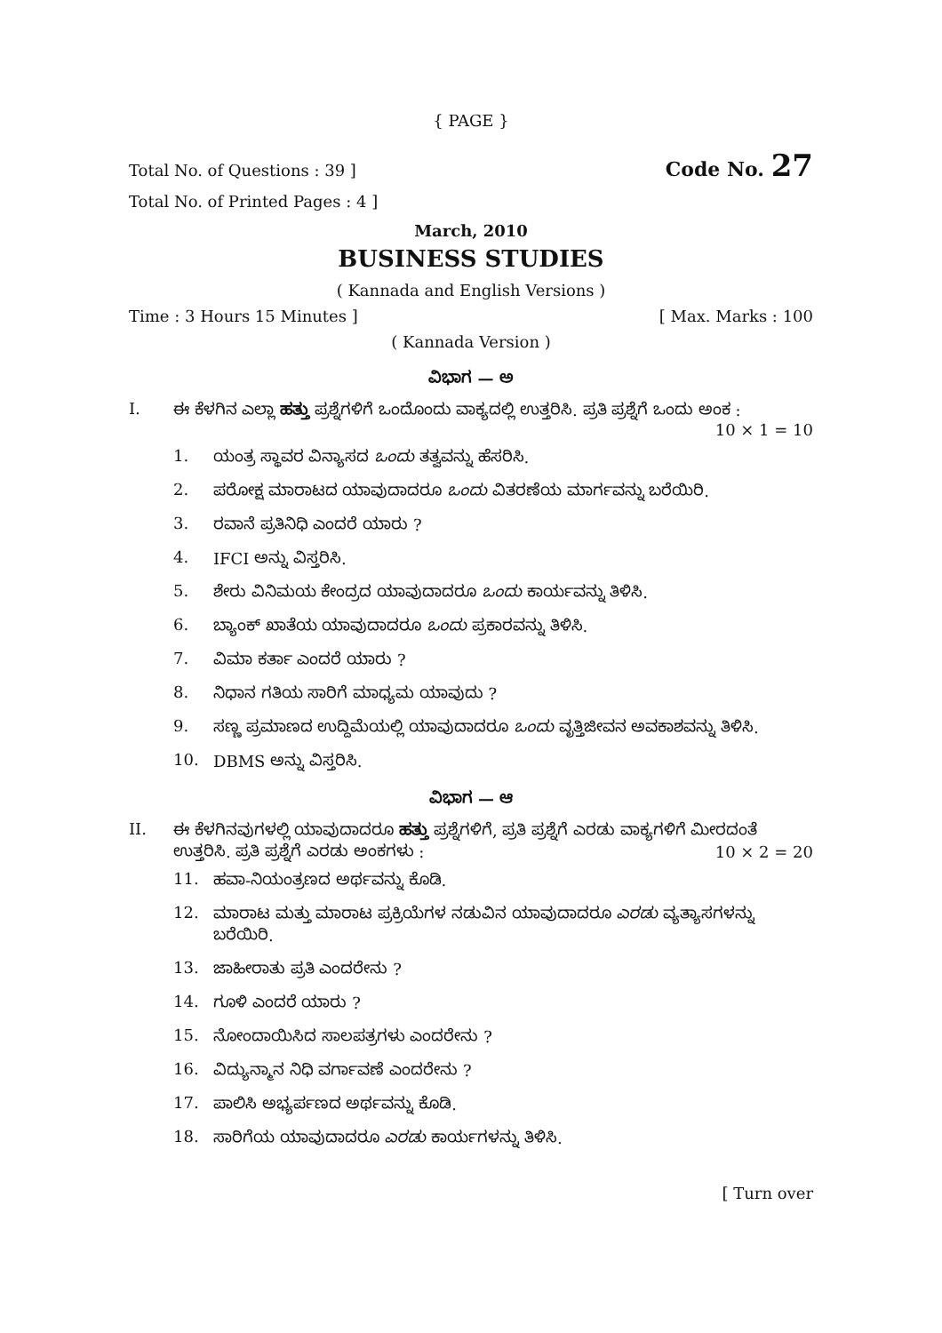{ PAGE }
Total No. of Questions : 39 ] Code No. 27
Total No. of Printed Pages : 4 ]
March, 2010
BUSINESS STUDIES
( Kannada and English Versions )
Time : 3 Hours 15 Minutes ] [ Max. Marks : 100
( Kannada Version )
ವಿಭಾಗ — ಅ
I. ಈ ಕೆಳಗಿನ ಎಲ್ಲಾ ಹತ್ತು ಪ್ರಶ್ನೆಗಳಿಗೆ ಒಂದೊಂದು ವಾಕ್ಯದಲ್ಲಿ ಉತ್ತರಿಸಿ. ಪ್ರತಿ ಪ್ರಶ್ನೆಗೆ ಒಂದು ಅಂಕ :
10 × 1 = 10
1. ಯಂತ್ರ ಸ್ಥಾವರ ವಿನ್ಯಾಸದ ಒಂದು ತತ್ವವನ್ನು ಹೆಸರಿಸಿ.
2. ಪರೋಕ್ಷ ಮಾರಾಟದ ಯಾವುದಾದರೂ ಒಂದು ವಿತರಣೆಯ ಮಾರ್ಗವನ್ನು ಬರೆಯಿರಿ.
3. ರವಾನೆ ಪ್ರತಿನಿಧಿ ಎಂದರೆ ಯಾರು ?
4. IFCI ಅನ್ನು ವಿಸ್ತರಿಸಿ.
5. ಶೇರು ವಿನಿಮಯ ಕೇಂದ್ರದ ಯಾವುದಾದರೂ ಒಂದು ಕಾರ್ಯವನ್ನು ತಿಳಿಸಿ.
6. ಬ್ಯಾಂಕ್ ಖಾತೆಯ ಯಾವುದಾದರೂ ಒಂದು ಪ್ರಕಾರವನ್ನು ತಿಳಿಸಿ.
7. ವಿಮಾ ಕರ್ತಾ ಎಂದರೆ ಯಾರು ?
8. ನಿಧಾನ ಗತಿಯ ಸಾರಿಗೆ ಮಾಧ್ಯಮ ಯಾವುದು ?
9. ಸಣ್ಣ ಪ್ರಮಾಣದ ಉದ್ದಿಮೆಯಲ್ಲಿ ಯಾವುದಾದರೂ ಒಂದು ವೃತ್ತಿಜೀವನ ಅವಕಾಶವನ್ನು ತಿಳಿಸಿ.
10. DBMS ಅನ್ನು ವಿಸ್ತರಿಸಿ.
ವಿಭಾಗ — ಆ
II. ಈ ಕೆಳಗಿನವುಗಳಲ್ಲಿ ಯಾವುದಾದರೂ ಹತ್ತು ಪ್ರಶ್ನೆಗಳಿಗೆ, ಪ್ರತಿ ಪ್ರಶ್ನೆಗೆ ಎರಡು ವಾಕ್ಯಗಳಿಗೆ ಮೀರದಂತೆ
ಉತ್ತರಿಸಿ. ಪ್ರತಿ ಪ್ರಶ್ನೆಗೆ ಎರಡು ಅಂಕಗಳು : 10 × 2 = 20
11. ಹವಾ-ನಿಯಂತ್ರಣದ ಅರ್ಥವನ್ನು ಕೊಡಿ.
12. ಮಾರಾಟ ಮತ್ತು ಮಾರಾಟ ಪ್ರಕ್ರಿಯೆಗಳ ನಡುವಿನ ಯಾವುದಾದರೂ ಎರಡು ವ್ಯತ್ಯಾಸಗಳನ್ನು ಬರೆಯಿರಿ.
13. ಜಾಹೀರಾತು ಪ್ರತಿ ಎಂದರೇನು ?
14. ಗೂಳಿ ಎಂದರೆ ಯಾರು ?
15. ನೋಂದಾಯಿಸಿದ ಸಾಲಪತ್ರಗಳು ಎಂದರೇನು ?
16. ವಿದ್ಯುನ್ಮಾನ ನಿಧಿ ವರ್ಗಾವಣೆ ಎಂದರೇನು ?
17. ಪಾಲಿಸಿ ಅಭ್ಯರ್ಪಣದ ಅರ್ಥವನ್ನು ಕೊಡಿ.
18. ಸಾರಿಗೆಯ ಯಾವುದಾದರೂ ಎರಡು ಕಾರ್ಯಗಳನ್ನು ತಿಳಿಸಿ.
[ Turn over